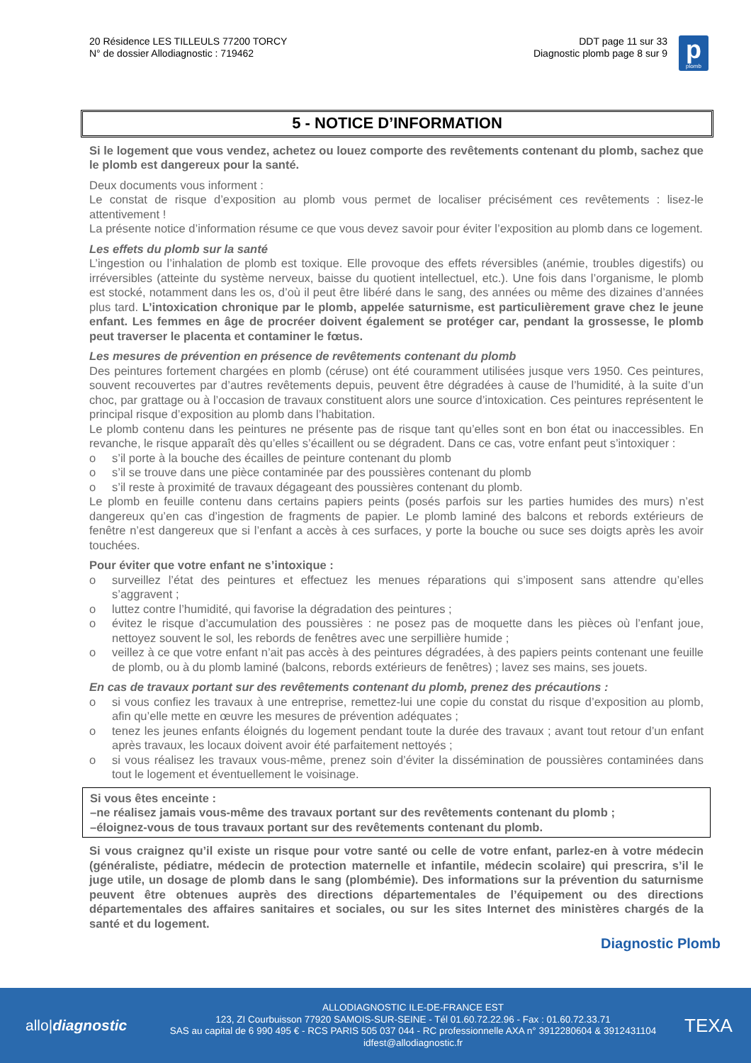20 Résidence LES TILLEULS 77200 TORCY
N° de dossier Allodiagnostic : 719462
DDT page 11 sur 33
Diagnostic plomb page 8 sur 9
p
plomb
5 - NOTICE D’INFORMATION
Si le logement que vous vendez, achetez ou louez comporte des revêtements contenant du plomb, sachez que le plomb est dangereux pour la santé.
Deux documents vous informent :
Le constat de risque d’exposition au plomb vous permet de localiser précisément ces revêtements : lisez-le attentivement !
La présente notice d’information résume ce que vous devez savoir pour éviter l’exposition au plomb dans ce logement.
Les effets du plomb sur la santé
L’ingestion ou l’inhalation de plomb est toxique. Elle provoque des effets réversibles (anémie, troubles digestifs) ou irréversibles (atteinte du système nerveux, baisse du quotient intellectuel, etc.). Une fois dans l’organisme, le plomb est stocké, notamment dans les os, d’où il peut être libéré dans le sang, des années ou même des dizaines d’années plus tard. L’intoxication chronique par le plomb, appelée saturnisme, est particulièrement grave chez le jeune enfant. Les femmes en âge de procréer doivent également se protéger car, pendant la grossesse, le plomb peut traverser le placenta et contaminer le fœtus.
Les mesures de prévention en présence de revêtements contenant du plomb
Des peintures fortement chargées en plomb (céruse) ont été couramment utilisées jusque vers 1950. Ces peintures, souvent recouvertes par d’autres revêtements depuis, peuvent être dégradées à cause de l’humidité, à la suite d’un choc, par grattage ou à l’occasion de travaux constituent alors une source d’intoxication. Ces peintures représentent le principal risque d’exposition au plomb dans l’habitation.
Le plomb contenu dans les peintures ne présente pas de risque tant qu’elles sont en bon état ou inaccessibles. En revanche, le risque apparaît dès qu’elles s’écaillent ou se dégradent. Dans ce cas, votre enfant peut s’intoxiquer :
o s’il porte à la bouche des écailles de peinture contenant du plomb
o s’il se trouve dans une pièce contaminée par des poussières contenant du plomb
o s’il reste à proximité de travaux dégageant des poussières contenant du plomb.
Le plomb en feuille contenu dans certains papiers peints (posés parfois sur les parties humides des murs) n’est dangereux qu’en cas d’ingestion de fragments de papier. Le plomb laminé des balcons et rebords extérieurs de fenêtre n’est dangereux que si l’enfant a accès à ces surfaces, y porte la bouche ou suce ses doigts après les avoir touchées.
Pour éviter que votre enfant ne s’intoxique :
o surveillez l’état des peintures et effectuez les menues réparations qui s’imposent sans attendre qu’elles s’aggravent ;
o luttez contre l’humidité, qui favorise la dégradation des peintures ;
o évitez le risque d’accumulation des poussières : ne posez pas de moquette dans les pièces où l’enfant joue, nettoyez souvent le sol, les rebords de fenêtres avec une serpillière humide ;
o veillez à ce que votre enfant n’ait pas accès à des peintures dégradées, à des papiers peints contenant une feuille de plomb, ou à du plomb laminé (balcons, rebords extérieurs de fenêtres) ; lavez ses mains, ses jouets.
En cas de travaux portant sur des revêtements contenant du plomb, prenez des précautions :
o si vous confiez les travaux à une entreprise, remettez-lui une copie du constat du risque d’exposition au plomb, afin qu’elle mette en œuvre les mesures de prévention adéquates ;
o tenez les jeunes enfants éloignés du logement pendant toute la durée des travaux ; avant tout retour d’un enfant après travaux, les locaux doivent avoir été parfaitement nettoyés ;
o si vous réalisez les travaux vous-même, prenez soin d’éviter la dissémination de poussières contaminées dans tout le logement et éventuellement le voisinage.
Si vous êtes enceinte :
–ne réalisez jamais vous-même des travaux portant sur des revêtements contenant du plomb ;
–éloignez-vous de tous travaux portant sur des revêtements contenant du plomb.
Si vous craignez qu’il existe un risque pour votre santé ou celle de votre enfant, parlez-en à votre médecin (généraliste, pédiatre, médecin de protection maternelle et infantile, médecin scolaire) qui prescrira, s’il le juge utile, un dosage de plomb dans le sang (plombémie). Des informations sur la prévention du saturnisme peuvent être obtenues auprès des directions départementales de l’équipement ou des directions départementales des affaires sanitaires et sociales, ou sur les sites Internet des ministères chargés de la santé et du logement.
Diagnostic Plomb
allo|diagnostic
ALLODIAGNOSTIC ILE-DE-FRANCE EST
123, ZI Courbuisson 77920 SAMOIS-SUR-SEINE - Tél 01.60.72.22.96 - Fax : 01.60.72.33.71
SAS au capital de 6 990 495 € - RCS PARIS 505 037 044 - RC professionnelle AXA n° 3912280604 & 3912431104
idfest@allodiagnostic.fr
TEXA